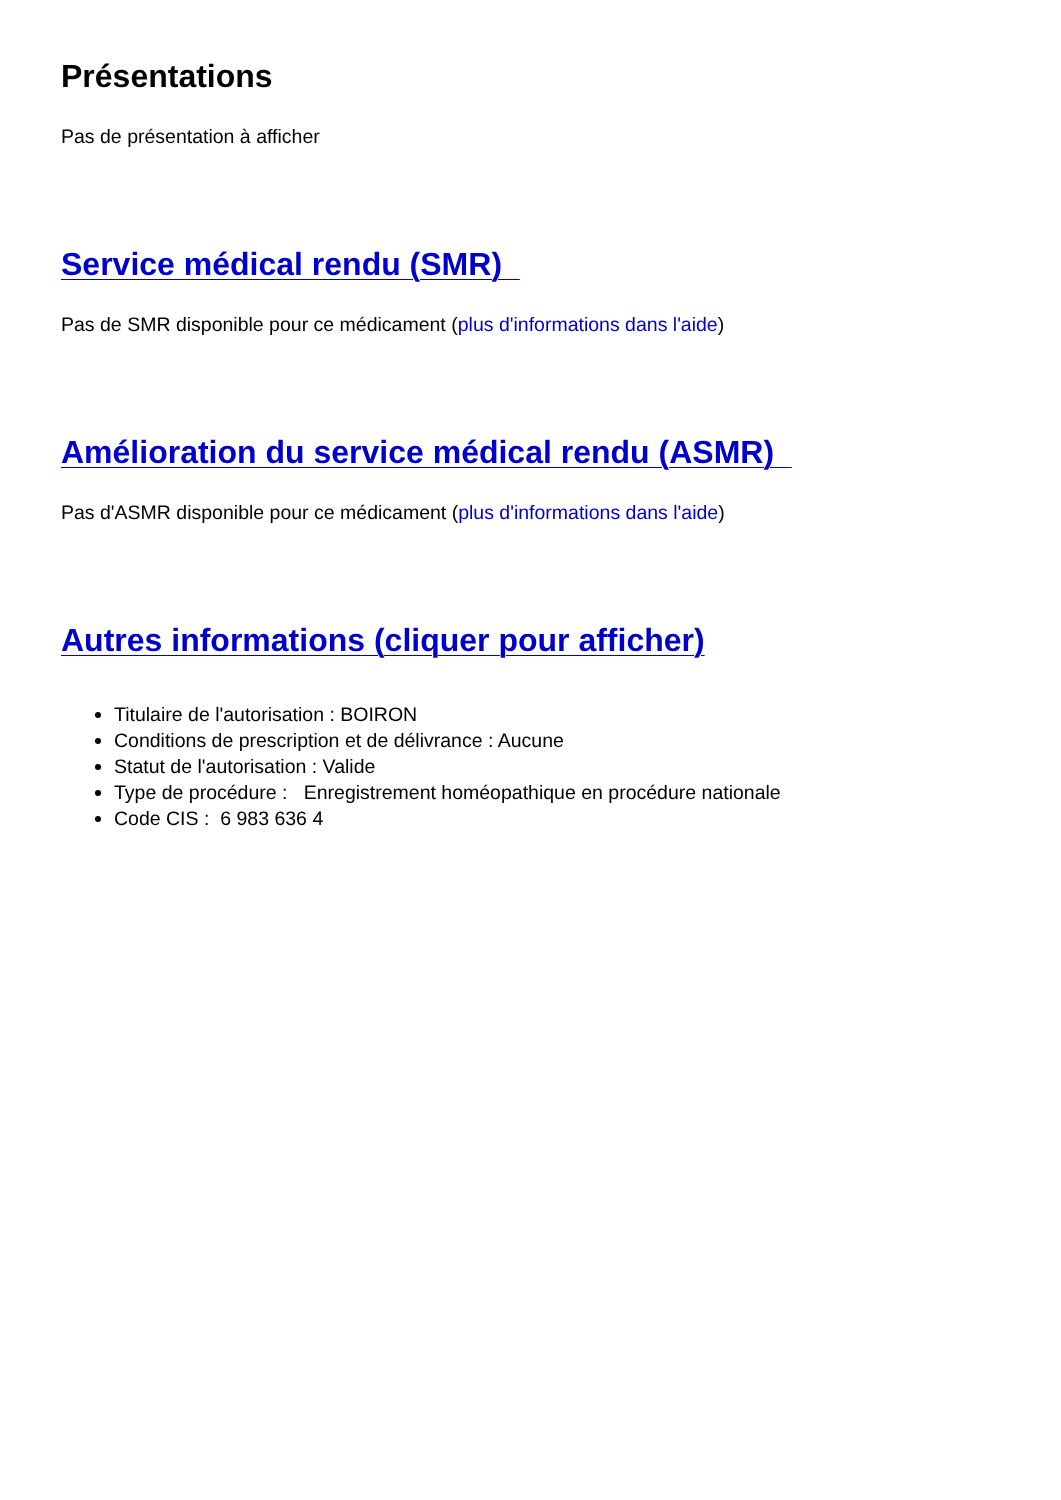Présentations
Pas de présentation à afficher
Service médical rendu (SMR)
Pas de SMR disponible pour ce médicament (plus d'informations dans l'aide)
Amélioration du service médical rendu (ASMR)
Pas d'ASMR disponible pour ce médicament (plus d'informations dans l'aide)
Autres informations (cliquer pour afficher)
Titulaire de l'autorisation : BOIRON
Conditions de prescription et de délivrance : Aucune
Statut de l'autorisation : Valide
Type de procédure : Enregistrement homéopathique en procédure nationale
Code CIS : 6 983 636 4